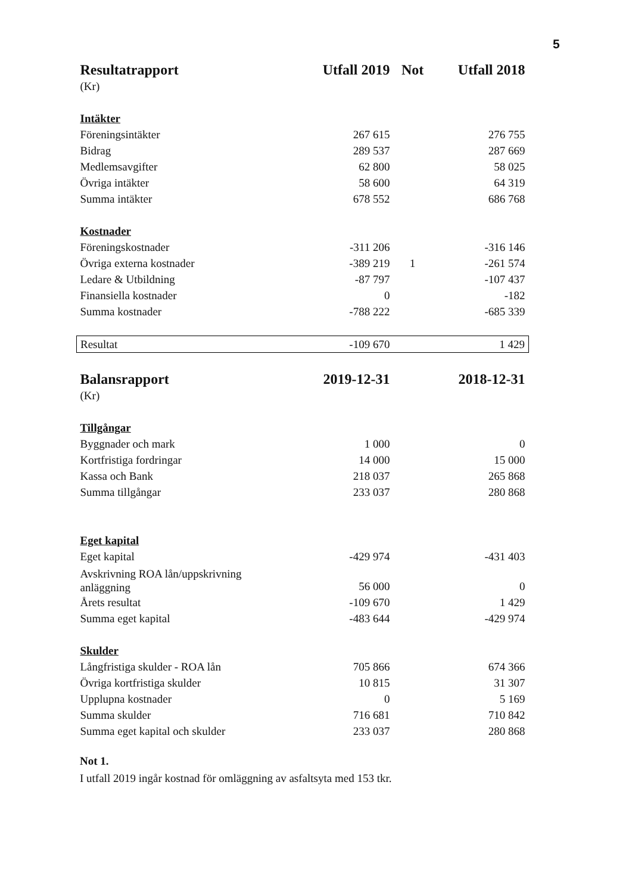5
| Resultatrapport | Utfall 2019 | Not | Utfall 2018 |
| --- | --- | --- | --- |
| (Kr) | | | |
| Intäkter | | | |
| Föreningsintäkter | 267 615 | | 276 755 |
| Bidrag | 289 537 | | 287 669 |
| Medlemsavgifter | 62 800 | | 58 025 |
| Övriga intäkter | 58 600 | | 64 319 |
| Summa intäkter | 678 552 | | 686 768 |
| Kostnader | | | |
| Föreningskostnader | -311 206 | | -316 146 |
| Övriga externa kostnader | -389 219 | 1 | -261 574 |
| Ledare & Utbildning | -87 797 | | -107 437 |
| Finansiella kostnader | 0 | | -182 |
| Summa kostnader | -788 222 | | -685 339 |
| Resultat | -109 670 | | 1 429 |
| Balansrapport | 2019-12-31 | | 2018-12-31 |
| (Kr) | | | |
| Tillgångar | | | |
| Byggnader och mark | 1 000 | | 0 |
| Kortfristiga fordringar | 14 000 | | 15 000 |
| Kassa och Bank | 218 037 | | 265 868 |
| Summa tillgångar | 233 037 | | 280 868 |
| Eget kapital | | | |
| Eget kapital | -429 974 | | -431 403 |
| Avskrivning ROA lån/uppskrivning anläggning | 56 000 | | 0 |
| Årets resultat | -109 670 | | 1 429 |
| Summa eget kapital | -483 644 | | -429 974 |
| Skulder | | | |
| Långfristiga skulder - ROA lån | 705 866 | | 674 366 |
| Övriga kortfristiga skulder | 10 815 | | 31 307 |
| Upplupna kostnader | 0 | | 5 169 |
| Summa skulder | 716 681 | | 710 842 |
| Summa eget kapital och skulder | 233 037 | | 280 868 |
Not 1.
I utfall 2019 ingår kostnad för omläggning av asfaltsyta med 153 tkr.